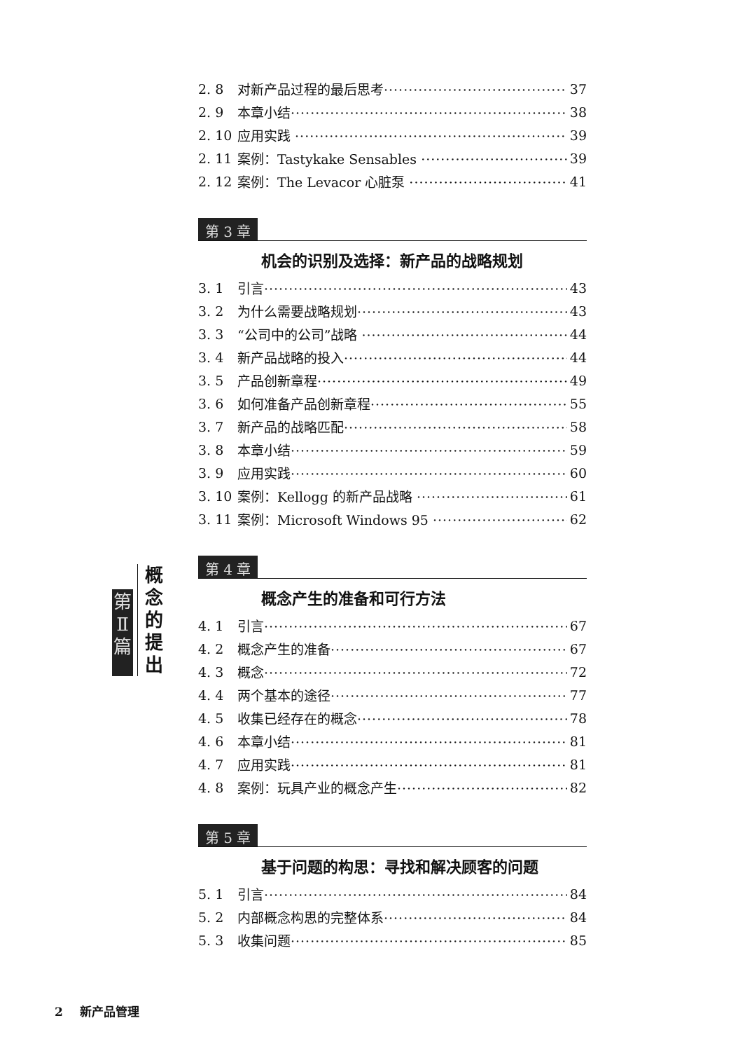2. 8 对新产品过程的最后思考 37
2. 9 本章小结 38
2. 10 应用实践 39
2. 11 案例：Tastykake Sensables 39
2. 12 案例：The Levacor 心脏泵 41
第 3 章
机会的识别及选择：新产品的战略规划
3. 1 引言 43
3. 2 为什么需要战略规划 43
3. 3 “公司中的公司”战略 44
3. 4 新产品战略的投入 44
3. 5 产品创新章程 49
3. 6 如何准备产品创新章程 55
3. 7 新产品的战略匹配 58
3. 8 本章小结 59
3. 9 应用实践 60
3. 10 案例：Kellogg 的新产品战略 61
3. 11 案例：Microsoft Windows 95 62
第 4 章
概念产生的准备和可行方法
4. 1 引言 67
4. 2 概念产生的准备 67
4. 3 概念 72
4. 4 两个基本的途径 77
4. 5 收集已经存在的概念 78
4. 6 本章小结 81
4. 7 应用实践 81
4. 8 案例：玩具产业的概念产生 82
第 5 章
基于问题的构思：寻找和解决顾客的问题
5. 1 引言 84
5. 2 内部概念构思的完整体系 84
5. 3 收集问题 85
第
Ⅱ
篇
概
念
的
提
出
2 新产品管理